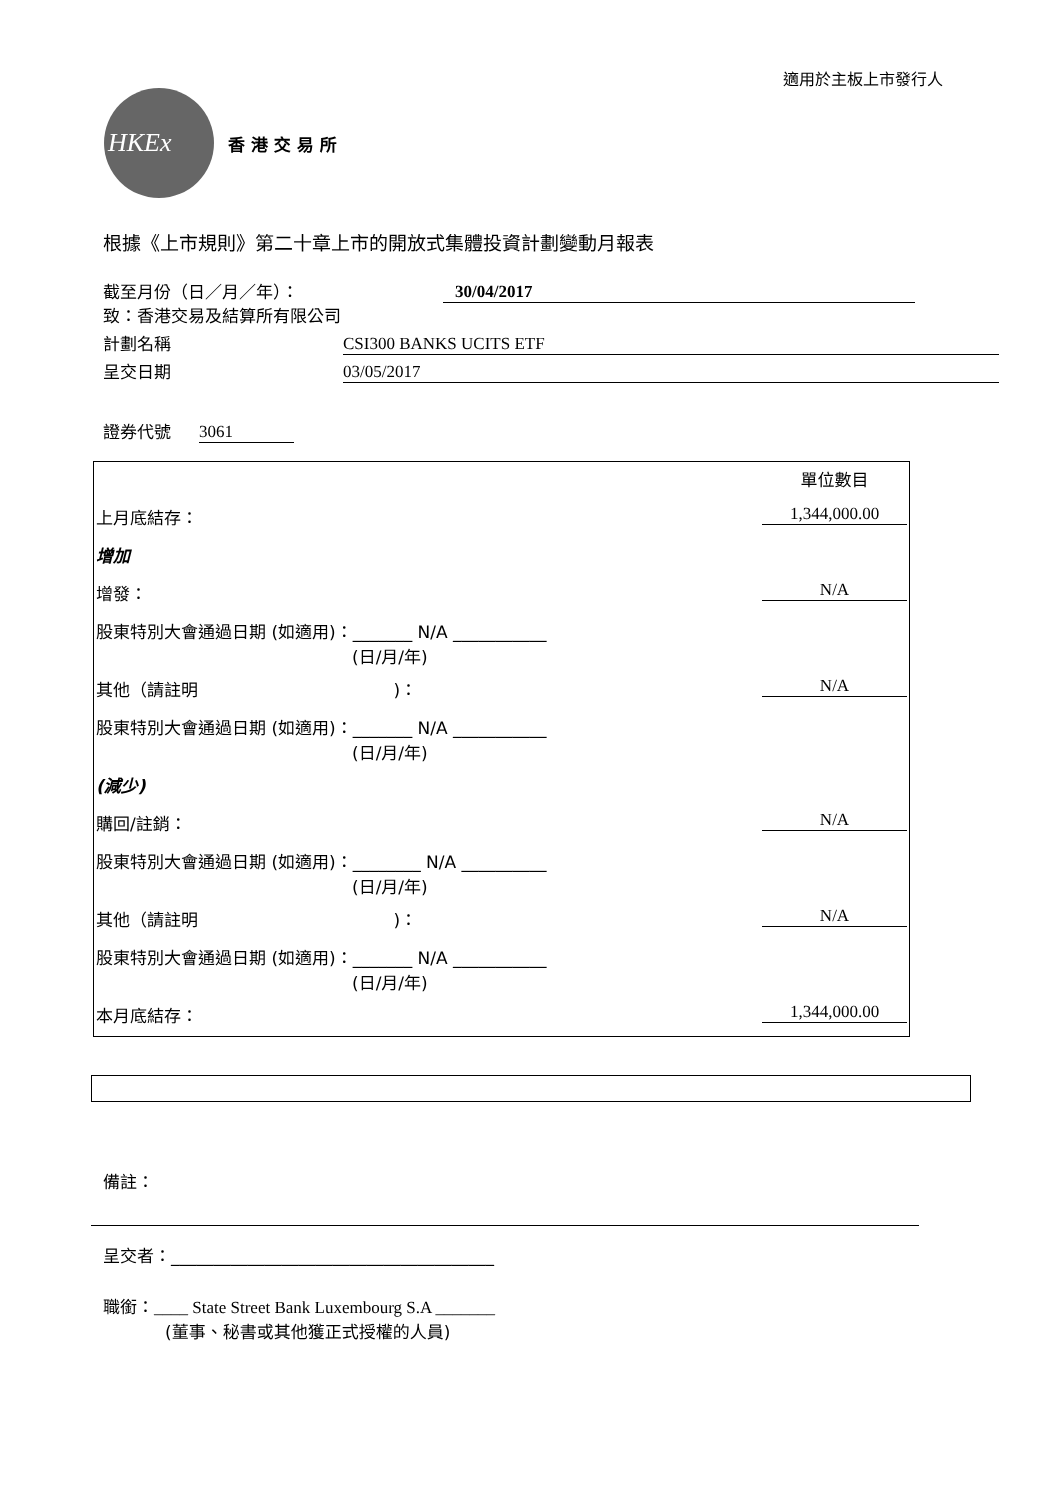適用於主板上市發行人
HKEx
香 港 交 易 所
根據《上市規則》第二十章上市的開放式集體投資計劃變動月報表
截至月份（日／月／年）： 30/04/2017
致：香港交易及結算所有限公司
計劃名稱 CSI300 BANKS UCITS ETF
呈交日期 03/05/2017
證券代號 3061
| | 單位數目 |
| 上月底結存： | 1,344,000.00 |
| 增加 | |
| 增發： | N/A |
| 股東特別大會通過日期 (如適用)：_______ N/A ___________ (日/月/年) | |
| 其他（請註明 )： | N/A |
| 股東特別大會通過日期 (如適用)：_______ N/A ___________ (日/月/年) | |
| (減少) | |
| 購回/註銷： | N/A |
| 股東特別大會通過日期 (如適用)：________ N/A __________ (日/月/年) | |
| 其他（請註明 )： | N/A |
| 股東特別大會通過日期 (如適用)：_______ N/A ___________ (日/月/年) | |
| 本月底結存： | 1,344,000.00 |
備註：
呈交者：______________________________________
職銜：____ State Street Bank Luxembourg S.A _______
(董事、秘書或其他獲正式授權的人員)